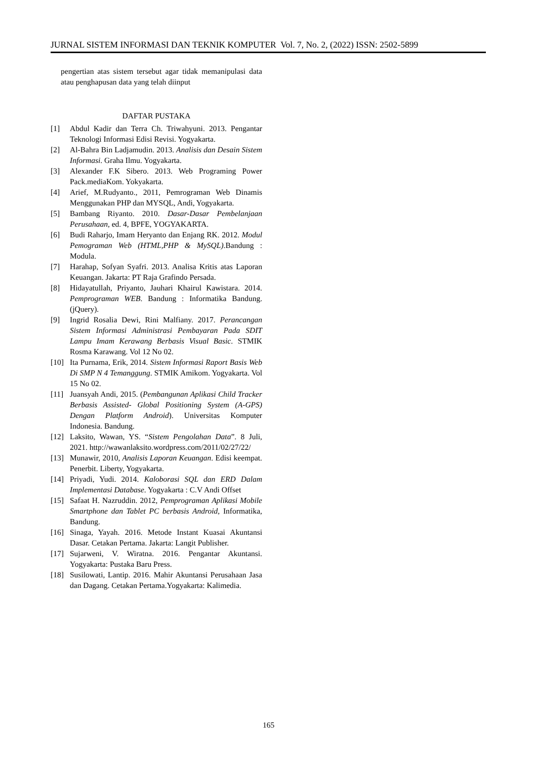JURNAL SISTEM INFORMASI DAN TEKNIK KOMPUTER Vol. 7, No. 2, (2022) ISSN: 2502-5899
pengertian atas sistem tersebut agar tidak memanipulasi data atau penghapusan data yang telah diinput
DAFTAR PUSTAKA
[1] Abdul Kadir dan Terra Ch. Triwahyuni. 2013. Pengantar Teknologi Informasi Edisi Revisi. Yogyakarta.
[2] Al-Bahra Bin Ladjamudin. 2013. Analisis dan Desain Sistem Informasi. Graha Ilmu. Yogyakarta.
[3] Alexander F.K Sibero. 2013. Web Programing Power Pack.mediaKom. Yokyakarta.
[4] Arief, M.Rudyanto., 2011, Pemrograman Web Dinamis Menggunakan PHP dan MYSQL, Andi, Yogyakarta.
[5] Bambang Riyanto. 2010. Dasar-Dasar Pembelanjaan Perusahaan, ed. 4, BPFE, YOGYAKARTA.
[6] Budi Raharjo, Imam Heryanto dan Enjang RK. 2012. Modul Pemograman Web (HTML,PHP & MySQL).Bandung : Modula.
[7] Harahap, Sofyan Syafri. 2013. Analisa Kritis atas Laporan Keuangan. Jakarta: PT Raja Grafindo Persada.
[8] Hidayatullah, Priyanto, Jauhari Khairul Kawistara. 2014. Pemprograman WEB. Bandung : Informatika Bandung. (jQuery).
[9] Ingrid Rosalia Dewi, Rini Malfiany. 2017. Perancangan Sistem Informasi Administrasi Pembayaran Pada SDIT Lampu Imam Kerawang Berbasis Visual Basic. STMIK Rosma Karawang. Vol 12 No 02.
[10] Ita Purnama, Erik, 2014. Sistem Informasi Raport Basis Web Di SMP N 4 Temanggung. STMIK Amikom. Yogyakarta. Vol 15 No 02.
[11] Juansyah Andi, 2015. (Pembangunan Aplikasi Child Tracker Berbasis Assisted- Global Positioning System (A-GPS) Dengan Platform Android). Universitas Komputer Indonesia. Bandung.
[12] Laksito, Wawan, YS. “Sistem Pengolahan Data”. 8 Juli, 2021. http://wawanlaksito.wordpress.com/2011/02/27/22/
[13] Munawir, 2010, Analisis Laporan Keuangan. Edisi keempat. Penerbit. Liberty, Yogyakarta.
[14] Priyadi, Yudi. 2014. Kaloborasi SQL dan ERD Dalam Implementasi Database. Yogyakarta : C.V Andi Offset
[15] Safaat H. Nazruddin. 2012, Pemprograman Aplikasi Mobile Smartphone dan Tablet PC berbasis Android, Informatika, Bandung.
[16] Sinaga, Yayah. 2016. Metode Instant Kuasai Akuntansi Dasar. Cetakan Pertama. Jakarta: Langit Publisher.
[17] Sujarweni, V. Wiratna. 2016. Pengantar Akuntansi. Yogyakarta: Pustaka Baru Press.
[18] Susilowati, Lantip. 2016. Mahir Akuntansi Perusahaan Jasa dan Dagang. Cetakan Pertama.Yogyakarta: Kalimedia.
165